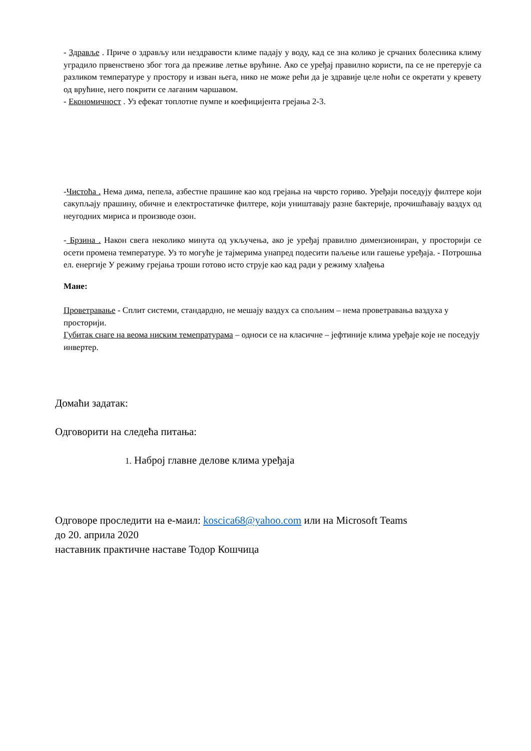- Здравље . Приче о здрављу или нездравости климе падају у воду, кад се зна колико је срчаних болесника климу уградило првенствено због тога да преживе летње врућине. Ако се уређај правилно користи, па се не претерује са разликом температуре у простору и изван њега, нико не може рећи да је здравије целе ноћи се окретати у кревету од врућине, него покрити се лаганим чаршавом.
- Економичност . Уз ефекат топлотне пумпе и коефицијента грејања 2-3.
-Чистоћа . Нема дима, пепела, азбестне прашине као код грејања на чврсто гориво. Уређаји поседују филтере који сакупљају прашину, обичне и електростатичке филтере, који уништавају разне бактерије, прочишћавају ваздух од неугодних мириса и производе озон.
- Брзина . Након свега неколико минута од укључења, ако је уређај правилно димензиониран, у просторији се осети промена температуре. Уз то могуће је тајмерима унапред подесити паљење или гашење уређаја. - Потрошња ел. енергије У режиму грејања троши готово исто струје као кад ради у режиму хлађења
Мане:
Проветравање - Сплит системи, стандардно, не мешају ваздух са спољним – нема проветравања ваздуха у просторији.
Губитак снаге на веома ниским темепратурама – односи се на класичне – јефтиније клима уређаје које не поседују инвертер.
Домаћи задатак:
Одговорити на следећа питања:
1. Наброј главне делове клима уређаја
Одговоре проследити на е-маил: koscica68@yahoo.com или на Microsoft Teams
до 20. априла 2020
наставник практичне наставе Тодор Кошчица